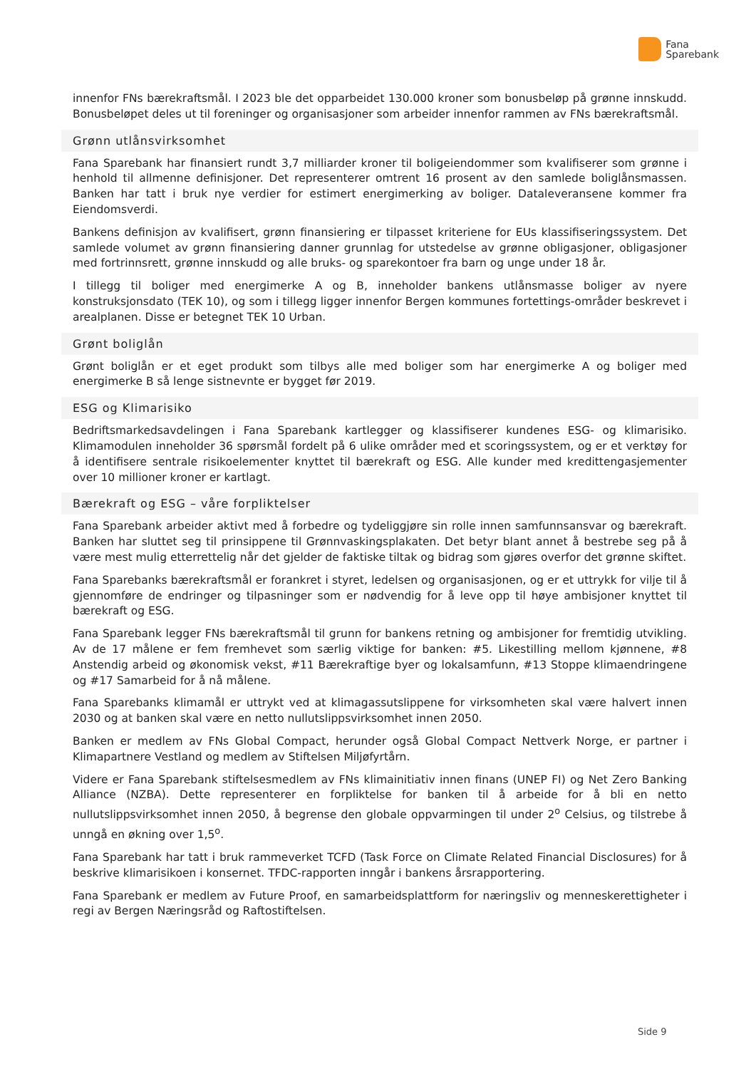Fana
Sparebank
innenfor FNs bærekraftsmål. I 2023 ble det opparbeidet 130.000 kroner som bonusbeløp på grønne innskudd. Bonusbeløpet deles ut til foreninger og organisasjoner som arbeider innenfor rammen av FNs bærekraftsmål.
Grønn utlånsvirksomhet
Fana Sparebank har finansiert rundt 3,7 milliarder kroner til boligeiendommer som kvalifiserer som grønne i henhold til allmenne definisjoner. Det representerer omtrent 16 prosent av den samlede boliglånsmassen. Banken har tatt i bruk nye verdier for estimert energimerking av boliger. Dataleveransene kommer fra Eiendomsverdi.
Bankens definisjon av kvalifisert, grønn finansiering er tilpasset kriteriene for EUs klassifiseringssystem. Det samlede volumet av grønn finansiering danner grunnlag for utstedelse av grønne obligasjoner, obligasjoner med fortrinnsrett, grønne innskudd og alle bruks- og sparekontoer fra barn og unge under 18 år.
I tillegg til boliger med energimerke A og B, inneholder bankens utlånsmasse boliger av nyere konstruksjonsdato (TEK 10), og som i tillegg ligger innenfor Bergen kommunes fortettings-områder beskrevet i arealplanen. Disse er betegnet TEK 10 Urban.
Grønt boliglån
Grønt boliglån er et eget produkt som tilbys alle med boliger som har energimerke A og boliger med energimerke B så lenge sistnevnte er bygget før 2019.
ESG og Klimarisiko
Bedriftsmarkedsavdelingen i Fana Sparebank kartlegger og klassifiserer kundenes ESG- og klimarisiko. Klimamodulen inneholder 36 spørsmål fordelt på 6 ulike områder med et scoringssystem, og er et verktøy for å identifisere sentrale risikoelementer knyttet til bærekraft og ESG. Alle kunder med kredittengasjementer over 10 millioner kroner er kartlagt.
Bærekraft og ESG – våre forpliktelser
Fana Sparebank arbeider aktivt med å forbedre og tydeliggjøre sin rolle innen samfunnsansvar og bærekraft. Banken har sluttet seg til prinsippene til Grønnvaskingsplakaten. Det betyr blant annet å bestrebe seg på å være mest mulig etterrettelig når det gjelder de faktiske tiltak og bidrag som gjøres overfor det grønne skiftet.
Fana Sparebanks bærekraftsmål er forankret i styret, ledelsen og organisasjonen, og er et uttrykk for vilje til å gjennomføre de endringer og tilpasninger som er nødvendig for å leve opp til høye ambisjoner knyttet til bærekraft og ESG.
Fana Sparebank legger FNs bærekraftsmål til grunn for bankens retning og ambisjoner for fremtidig utvikling. Av de 17 målene er fem fremhevet som særlig viktige for banken: #5. Likestilling mellom kjønnene, #8 Anstendig arbeid og økonomisk vekst, #11 Bærekraftige byer og lokalsamfunn, #13 Stoppe klimaendringene og #17 Samarbeid for å nå målene.
Fana Sparebanks klimamål er uttrykt ved at klimagassutslippene for virksomheten skal være halvert innen 2030 og at banken skal være en netto nullutslippsvirksomhet innen 2050.
Banken er medlem av FNs Global Compact, herunder også Global Compact Nettverk Norge, er partner i Klimapartnere Vestland og medlem av Stiftelsen Miljøfyrtårn.
Videre er Fana Sparebank stiftelsesmedlem av FNs klimainitiativ innen finans (UNEP FI) og Net Zero Banking Alliance (NZBA). Dette representerer en forpliktelse for banken til å arbeide for å bli en netto nullutslippsvirksomhet innen 2050, å begrense den globale oppvarmingen til under 2<sup>o</sup> Celsius, og tilstrebe å unngå en økning over 1,5<sup>o</sup>.
Fana Sparebank har tatt i bruk rammeverket TCFD (Task Force on Climate Related Financial Disclosures) for å beskrive klimarisikoen i konsernet. TFDC-rapporten inngår i bankens årsrapportering.
Fana Sparebank er medlem av Future Proof, en samarbeidsplattform for næringsliv og menneskerettigheter i regi av Bergen Næringsråd og Raftostiftelsen.
Side 9